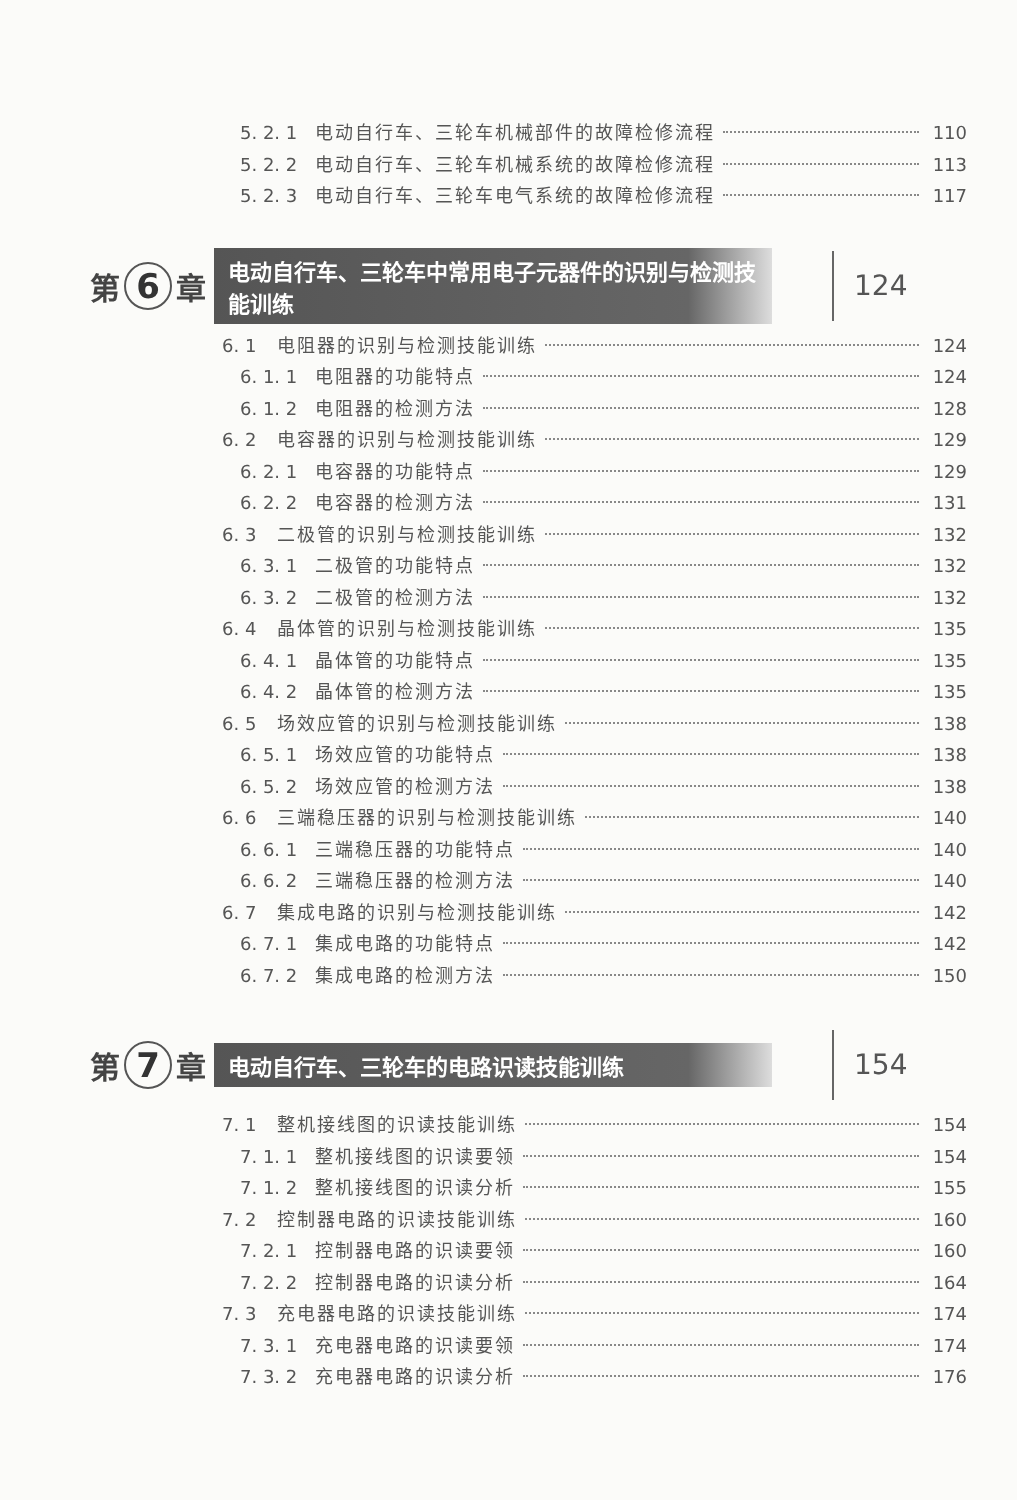5. 2. 1 电动自行车、三轮车机械部件的故障检修流程 110
5. 2. 2 电动自行车、三轮车机械系统的故障检修流程 113
5. 2. 3 电动自行车、三轮车电气系统的故障检修流程 117
第 6 章 电动自行车、三轮车中常用电子元器件的识别与检测技能训练 124
6. 1 电阻器的识别与检测技能训练 124
6. 1. 1 电阻器的功能特点 124
6. 1. 2 电阻器的检测方法 128
6. 2 电容器的识别与检测技能训练 129
6. 2. 1 电容器的功能特点 129
6. 2. 2 电容器的检测方法 131
6. 3 二极管的识别与检测技能训练 132
6. 3. 1 二极管的功能特点 132
6. 3. 2 二极管的检测方法 132
6. 4 晶体管的识别与检测技能训练 135
6. 4. 1 晶体管的功能特点 135
6. 4. 2 晶体管的检测方法 135
6. 5 场效应管的识别与检测技能训练 138
6. 5. 1 场效应管的功能特点 138
6. 5. 2 场效应管的检测方法 138
6. 6 三端稳压器的识别与检测技能训练 140
6. 6. 1 三端稳压器的功能特点 140
6. 6. 2 三端稳压器的检测方法 140
6. 7 集成电路的识别与检测技能训练 142
6. 7. 1 集成电路的功能特点 142
6. 7. 2 集成电路的检测方法 150
第 7 章 电动自行车、三轮车的电路识读技能训练 154
7. 1 整机接线图的识读技能训练 154
7. 1. 1 整机接线图的识读要领 154
7. 1. 2 整机接线图的识读分析 155
7. 2 控制器电路的识读技能训练 160
7. 2. 1 控制器电路的识读要领 160
7. 2. 2 控制器电路的识读分析 164
7. 3 充电器电路的识读技能训练 174
7. 3. 1 充电器电路的识读要领 174
7. 3. 2 充电器电路的识读分析 176